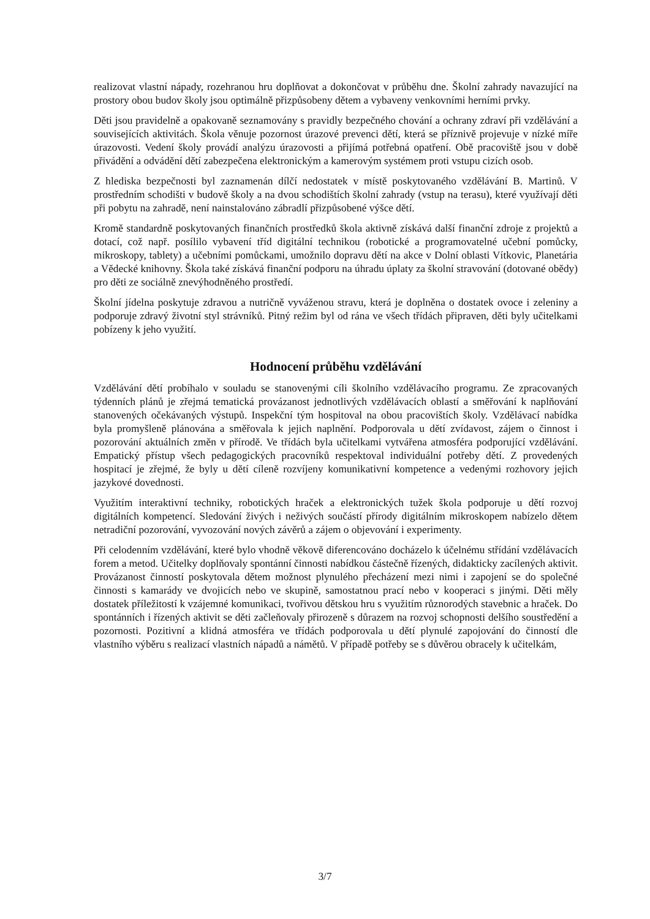realizovat vlastní nápady, rozehranou hru doplňovat a dokončovat v průběhu dne. Školní zahrady navazující na prostory obou budov školy jsou optimálně přizpůsobeny dětem a vybaveny venkovními herními prvky.
Děti jsou pravidelně a opakovaně seznamovány s pravidly bezpečného chování a ochrany zdraví při vzdělávání a souvisejících aktivitách. Škola věnuje pozornost úrazové prevenci dětí, která se příznivě projevuje v nízké míře úrazovosti. Vedení školy provádí analýzu úrazovosti a přijímá potřebná opatření. Obě pracoviště jsou v době přivádění a odvádění dětí zabezpečena elektronickým a kamerovým systémem proti vstupu cizích osob.
Z hlediska bezpečnosti byl zaznamenán dílčí nedostatek v místě poskytovaného vzdělávání B. Martinů. V prostředním schodišti v budově školy a na dvou schodištích školní zahrady (vstup na terasu), které využívají děti při pobytu na zahradě, není nainstalováno zábradlí přizpůsobené výšce dětí.
Kromě standardně poskytovaných finančních prostředků škola aktivně získává další finanční zdroje z projektů a dotací, což např. posílilo vybavení tříd digitální technikou (robotické a programovatelné učební pomůcky, mikroskopy, tablety) a učebními pomůckami, umožnilo dopravu dětí na akce v Dolní oblasti Vítkovic, Planetária a Vědecké knihovny. Škola také získává finanční podporu na úhradu úplaty za školní stravování (dotované obědy) pro děti ze sociálně znevýhodněného prostředí.
Školní jídelna poskytuje zdravou a nutričně vyváženou stravu, která je doplněna o dostatek ovoce i zeleniny a podporuje zdravý životní styl strávníků. Pitný režim byl od rána ve všech třídách připraven, děti byly učitelkami pobízeny k jeho využití.
Hodnocení průběhu vzdělávání
Vzdělávání dětí probíhalo v souladu se stanovenými cíli školního vzdělávacího programu. Ze zpracovaných týdenních plánů je zřejmá tematická provázanost jednotlivých vzdělávacích oblastí a směřování k naplňování stanovených očekávaných výstupů. Inspekční tým hospitoval na obou pracovištích školy. Vzdělávací nabídka byla promyšleně plánována a směřovala k jejich naplnění. Podporovala u dětí zvídavost, zájem o činnost i pozorování aktuálních změn v přírodě. Ve třídách byla učitelkami vytvářena atmosféra podporující vzdělávání. Empatický přístup všech pedagogických pracovníků respektoval individuální potřeby dětí. Z provedených hospitací je zřejmé, že byly u dětí cíleně rozvíjeny komunikativní kompetence a vedenými rozhovory jejich jazykové dovednosti.
Využitím interaktivní techniky, robotických hraček a elektronických tužek škola podporuje u dětí rozvoj digitálních kompetencí. Sledování živých i neživých součástí přírody digitálním mikroskopem nabízelo dětem netradiční pozorování, vyvozování nových závěrů a zájem o objevování i experimenty.
Při celodenním vzdělávání, které bylo vhodně věkově diferencováno docházelo k účelnému střídání vzdělávacích forem a metod. Učitelky doplňovaly spontánní činnosti nabídkou částečně řízených, didakticky zacílených aktivit. Provázanost činností poskytovala dětem možnost plynulého přecházení mezi nimi i zapojení se do společné činnosti s kamarády ve dvojicích nebo ve skupině, samostatnou prací nebo v kooperaci s jinými. Děti měly dostatek příležitostí k vzájemné komunikaci, tvořivou dětskou hru s využitím různorodých stavebnic a hraček. Do spontánních i řízených aktivit se děti začleňovaly přirozeně s důrazem na rozvoj schopnosti delšího soustředění a pozornosti. Pozitivní a klidná atmosféra ve třídách podporovala u dětí plynulé zapojování do činností dle vlastního výběru s realizací vlastních nápadů a námětů. V případě potřeby se s důvěrou obracely k učitelkám,
3/7